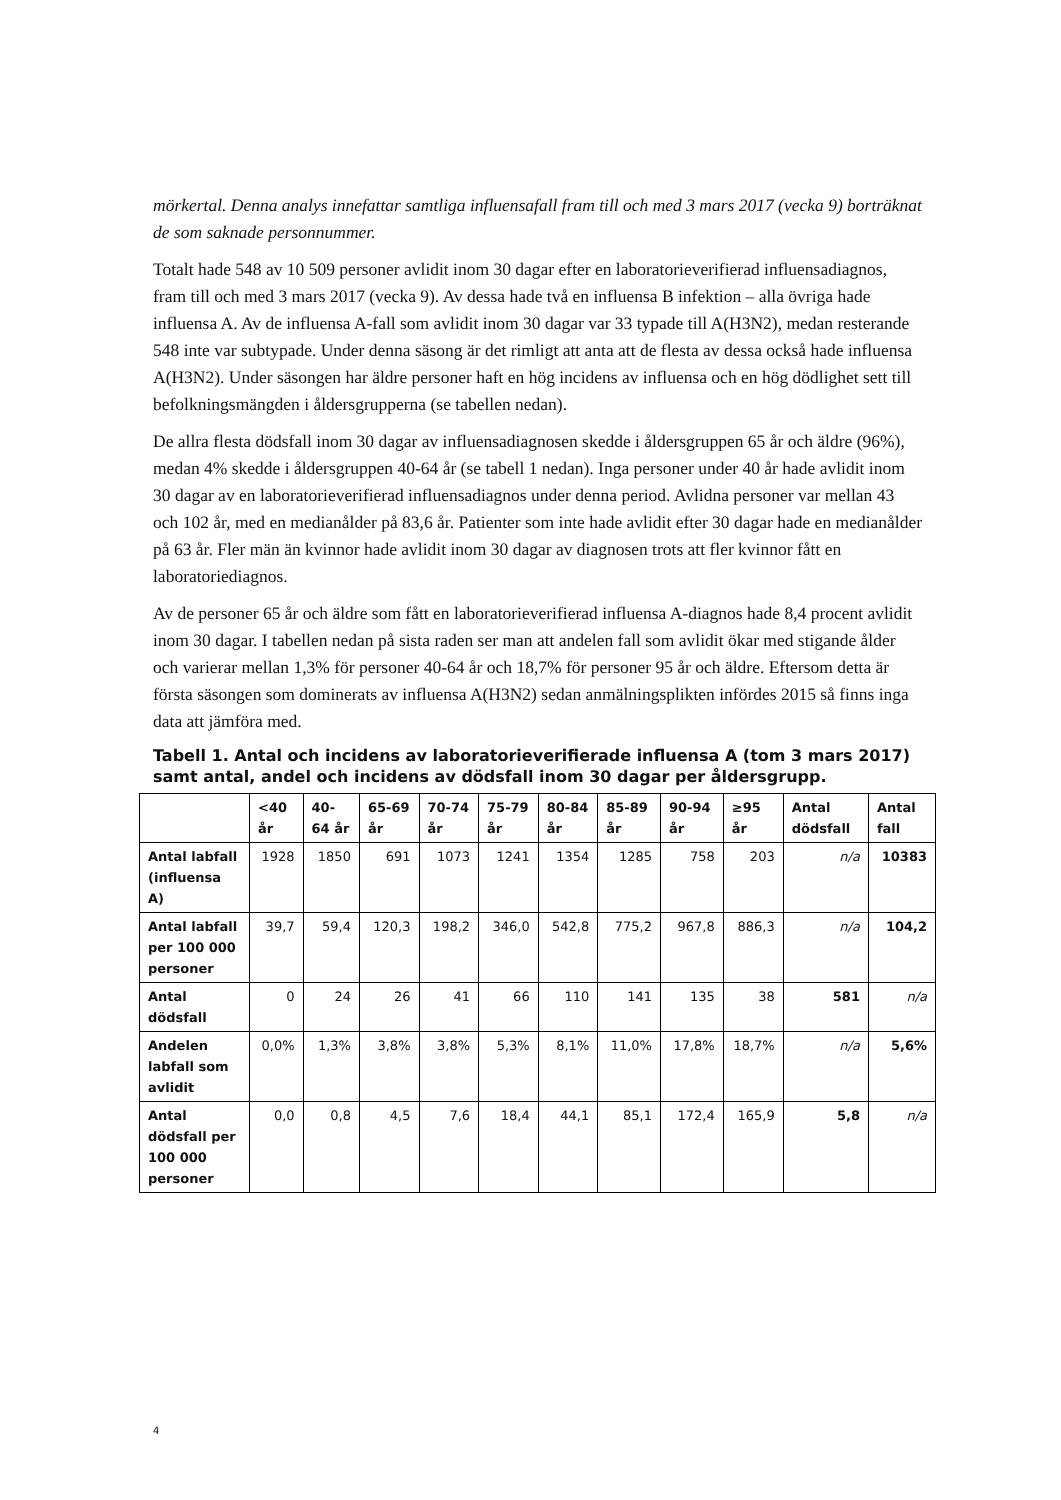mörkertal. Denna analys innefattar samtliga influensafall fram till och med 3 mars 2017 (vecka 9) borträknat de som saknade personnummer.
Totalt hade 548 av 10 509 personer avlidit inom 30 dagar efter en laboratorieverifierad influensadiagnos, fram till och med 3 mars 2017 (vecka 9). Av dessa hade två en influensa B infektion – alla övriga hade influensa A. Av de influensa A-fall som avlidit inom 30 dagar var 33 typade till A(H3N2), medan resterande 548 inte var subtypade. Under denna säsong är det rimligt att anta att de flesta av dessa också hade influensa A(H3N2). Under säsongen har äldre personer haft en hög incidens av influensa och en hög dödlighet sett till befolkningsmängden i åldersgrupperna (se tabellen nedan).
De allra flesta dödsfall inom 30 dagar av influensadiagnosen skedde i åldersgruppen 65 år och äldre (96%), medan 4% skedde i åldersgruppen 40-64 år (se tabell 1 nedan). Inga personer under 40 år hade avlidit inom 30 dagar av en laboratorieverifierad influensadiagnos under denna period. Avlidna personer var mellan 43 och 102 år, med en medianålder på 83,6 år. Patienter som inte hade avlidit efter 30 dagar hade en medianålder på 63 år. Fler män än kvinnor hade avlidit inom 30 dagar av diagnosen trots att fler kvinnor fått en laboratoriediagnos.
Av de personer 65 år och äldre som fått en laboratorieverifierad influensa A-diagnos hade 8,4 procent avlidit inom 30 dagar. I tabellen nedan på sista raden ser man att andelen fall som avlidit ökar med stigande ålder och varierar mellan 1,3% för personer 40-64 år och 18,7% för personer 95 år och äldre. Eftersom detta är första säsongen som dominerats av influensa A(H3N2) sedan anmälningsplikten infördes 2015 så finns inga data att jämföra med.
Tabell 1. Antal och incidens av laboratorieverifierade influensa A (tom 3 mars 2017) samt antal, andel och incidens av dödsfall inom 30 dagar per åldersgrupp.
| | <40 år | 40-64 år | 65-69 år | 70-74 år | 75-79 år | 80-84 år | 85-89 år | 90-94 år | ≥95 år | Antal dödsfall | Antal fall |
| --- | --- | --- | --- | --- | --- | --- | --- | --- | --- | --- | --- |
| Antal labfall (influensa A) | 1928 | 1850 | 691 | 1073 | 1241 | 1354 | 1285 | 758 | 203 | n/a | 10383 |
| Antal labfall per 100 000 personer | 39,7 | 59,4 | 120,3 | 198,2 | 346,0 | 542,8 | 775,2 | 967,8 | 886,3 | n/a | 104,2 |
| Antal dödsfall | 0 | 24 | 26 | 41 | 66 | 110 | 141 | 135 | 38 | 581 | n/a |
| Andelen labfall som avlidit | 0,0% | 1,3% | 3,8% | 3,8% | 5,3% | 8,1% | 11,0% | 17,8% | 18,7% | n/a | 5,6% |
| Antal dödsfall per 100 000 personer | 0,0 | 0,8 | 4,5 | 7,6 | 18,4 | 44,1 | 85,1 | 172,4 | 165,9 | 5,8 | n/a |
4